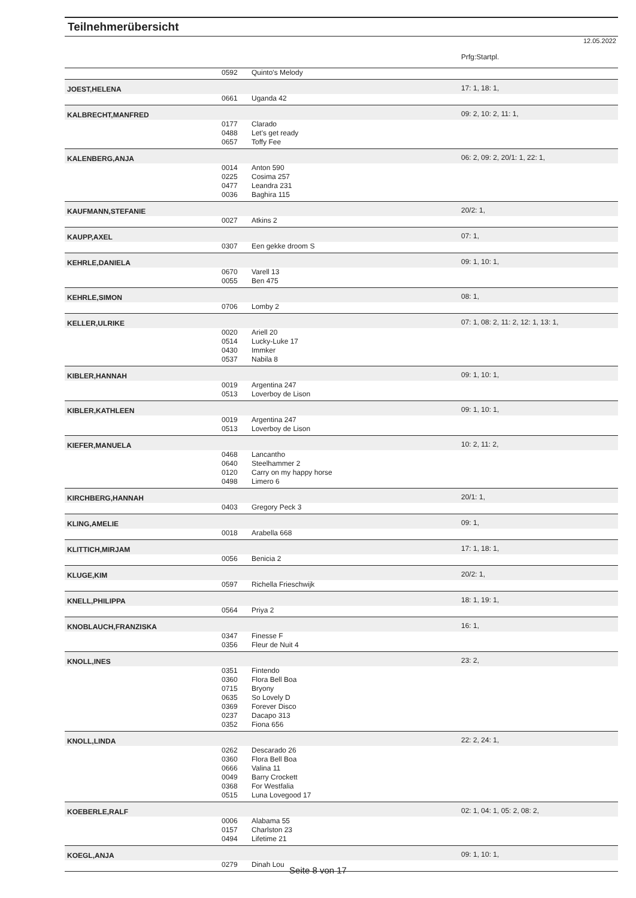Teilnehmerübersicht
12.05.2022
| | | | Prfg:Startpl. |
| | 0592 | Quinto's Melody | |
| JOEST,HELENA | | | 17: 1, 18: 1, |
| | 0661 | Uganda 42 | |
| KALBRECHT,MANFRED | | | 09: 2, 10: 2, 11: 1, |
| | 0177 | Clarado | |
| | 0488 | Let's get ready | |
| | 0657 | Toffy Fee | |
| KALENBERG,ANJA | | | 06: 2, 09: 2, 20/1: 1, 22: 1, |
| | 0014 | Anton 590 | |
| | 0225 | Cosima 257 | |
| | 0477 | Leandra 231 | |
| | 0036 | Baghira 115 | |
| KAUFMANN,STEFANIE | | | 20/2: 1, |
| | 0027 | Atkins 2 | |
| KAUPP,AXEL | | | 07: 1, |
| | 0307 | Een gekke droom S | |
| KEHRLE,DANIELA | | | 09: 1, 10: 1, |
| | 0670 | Varell 13 | |
| | 0055 | Ben 475 | |
| KEHRLE,SIMON | | | 08: 1, |
| | 0706 | Lomby 2 | |
| KELLER,ULRIKE | | | 07: 1, 08: 2, 11: 2, 12: 1, 13: 1, |
| | 0020 | Ariell 20 | |
| | 0514 | Lucky-Luke 17 | |
| | 0430 | Immker | |
| | 0537 | Nabila 8 | |
| KIBLER,HANNAH | | | 09: 1, 10: 1, |
| | 0019 | Argentina 247 | |
| | 0513 | Loverboy de Lison | |
| KIBLER,KATHLEEN | | | 09: 1, 10: 1, |
| | 0019 | Argentina 247 | |
| | 0513 | Loverboy de Lison | |
| KIEFER,MANUELA | | | 10: 2, 11: 2, |
| | 0468 | Lancantho | |
| | 0640 | Steelhammer 2 | |
| | 0120 | Carry on my happy horse | |
| | 0498 | Limero 6 | |
| KIRCHBERG,HANNAH | | | 20/1: 1, |
| | 0403 | Gregory Peck 3 | |
| KLING,AMELIE | | | 09: 1, |
| | 0018 | Arabella 668 | |
| KLITTICH,MIRJAM | | | 17: 1, 18: 1, |
| | 0056 | Benicia 2 | |
| KLUGE,KIM | | | 20/2: 1, |
| | 0597 | Richella Frieschwijk | |
| KNELL,PHILIPPA | | | 18: 1, 19: 1, |
| | 0564 | Priya 2 | |
| KNOBLAUCH,FRANZISKA | | | 16: 1, |
| | 0347 | Finesse F | |
| | 0356 | Fleur de Nuit 4 | |
| KNOLL,INES | | | 23: 2, |
| | 0351 | Fintendo | |
| | 0360 | Flora Bell Boa | |
| | 0715 | Bryony | |
| | 0635 | So Lovely D | |
| | 0369 | Forever Disco | |
| | 0237 | Dacapo 313 | |
| | 0352 | Fiona 656 | |
| KNOLL,LINDA | | | 22: 2, 24: 1, |
| | 0262 | Descarado 26 | |
| | 0360 | Flora Bell Boa | |
| | 0666 | Valina 11 | |
| | 0049 | Barry Crockett | |
| | 0368 | For Westfalia | |
| | 0515 | Luna Lovegood 17 | |
| KOEBERLE,RALF | | | 02: 1, 04: 1, 05: 2, 08: 2, |
| | 0006 | Alabama 55 | |
| | 0157 | Charlston 23 | |
| | 0494 | Lifetime 21 | |
| KOEGL,ANJA | | | 09: 1, 10: 1, |
| | 0279 | Dinah Lou | |
Seite 8 von 17